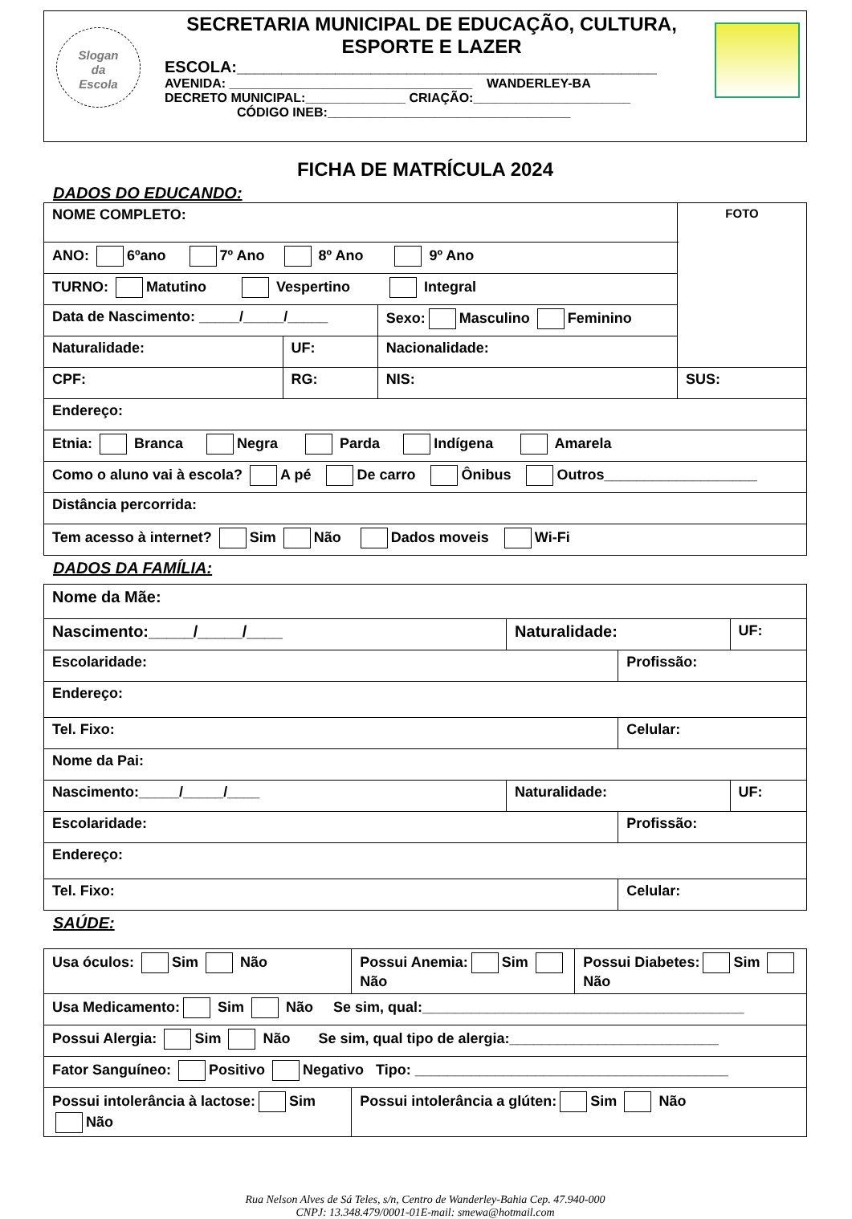Slogan
da
Escola
SECRETARIA MUNICIPAL DE EDUCAÇÃO, CULTURA,
ESPORTE E LAZER
ESCOLA:_______________________________________________
AVENIDA: __________________________________ WANDERLEY-BA
DECRETO MUNICIPAL:______________ CRIAÇÃO:______________________
CÓDIGO INEB:__________________________________
FICHA DE MATRÍCULA 2024
DADOS DO EDUCANDO:
| NOME COMPLETO: | | | FOTO |
| ANO: 6ºano 7º Ano 8º Ano 9º Ano | | | |
| TURNO: Matutino Vespertino Integral | | | |
| Data de Nascimento: _____/_____/_____ | | Sexo: Masculino Feminino | |
| Naturalidade: | UF: | Nacionalidade: | |
| CPF: | RG: | NIS: | SUS: |
| Endereço: | | | |
| Etnia: Branca Negra Parda Indígena Amarela | | | |
| Como o aluno vai à escola? A pé De carro Ônibus Outros___________________ | | | |
| Distância percorrida: | | | |
| Tem acesso à internet? Sim Não Dados moveis Wi-Fi | | | |
DADOS DA FAMÍLIA:
| Nome da Mãe: | | | |
| Nascimento:_____/_____/____ | Naturalidade: | | UF: |
| Escolaridade: | | Profissão: | |
| Endereço: | | | |
| Tel. Fixo: | | Celular: | |
| Nome da Pai: | | | |
| Nascimento:_____/_____/____ | Naturalidade: | | UF: |
| Escolaridade: | | Profissão: | |
| Endereço: | | | |
| Tel. Fixo: | | Celular: | |
SAÚDE:
| Usa óculos: Sim Não | Possui Anemia: Sim Não | Possui Diabetes: Sim Não |
| Usa Medicamento: Sim Não Se sim, qual:________________________________________ | | |
| Possui Alergia: Sim Não Se sim, qual tipo de alergia:__________________________ | | |
| Fator Sanguíneo: Positivo Negativo Tipo: _______________________________________ | | |
| Possui intolerância à lactose: Sim Não | Possui intolerância a glúten: Sim Não | |
Rua Nelson Alves de Sá Teles, s/n, Centro de Wanderley-Bahia Cep. 47.940-000
CNPJ: 13.348.479/0001-01E-mail: smewa@hotmail.com